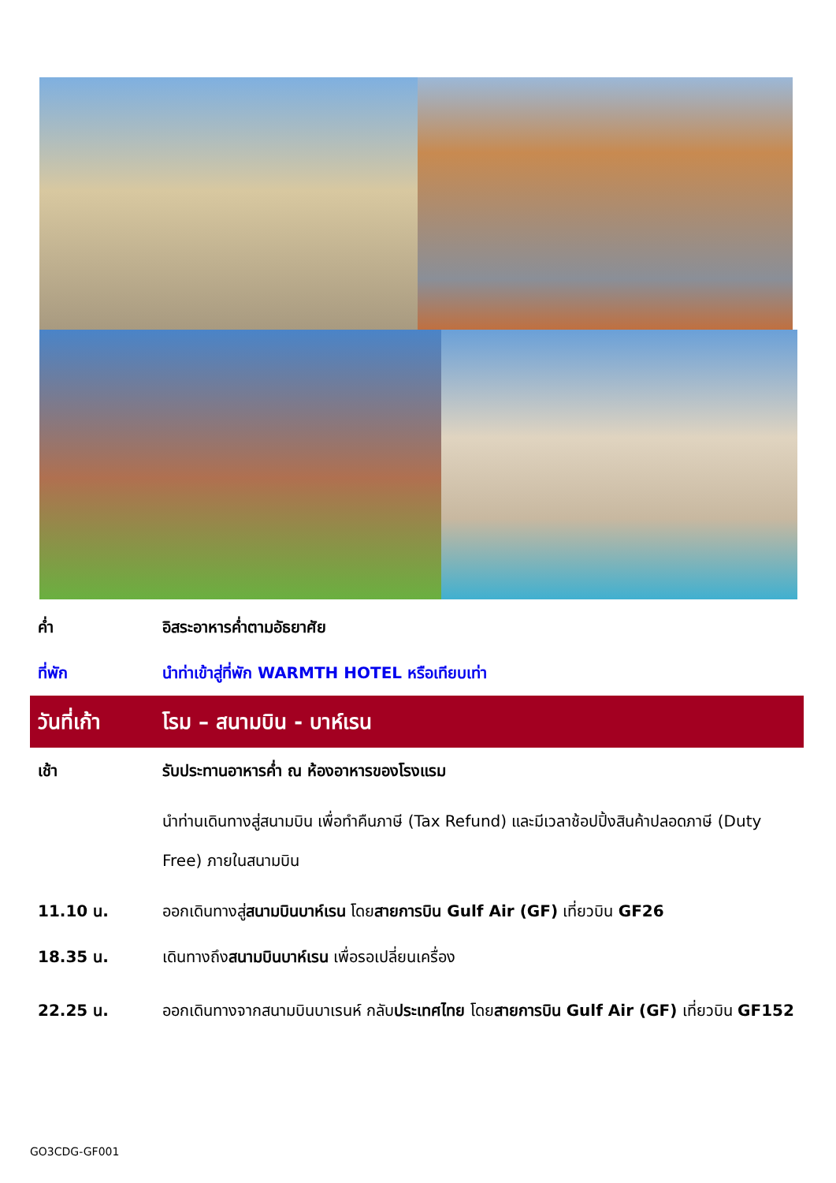ค่ำ อิสระอาหารค่ำตามอัธยาศัย
ที่พัก นำท่าเข้าสู่ที่พัก WARMTH HOTEL หรือเทียบเท่า
วันที่เก้า โรม – สนามบิน - บาห์เรน
เช้า รับประทานอาหารค่ำ ณ ห้องอาหารของโรงแรม
นำท่านเดินทางสู่สนามบิน เพื่อทำคืนภาษี (Tax Refund) และมีเวลาช้อปปิ้งสินค้าปลอดภาษี (Duty Free) ภายในสนามบิน
11.10 น. ออกเดินทางสู่สนามบินบาห์เรน โดยสายการบิน Gulf Air (GF) เที่ยวบิน GF26
18.35 น. เดินทางถึงสนามบินบาห์เรน เพื่อรอเปลี่ยนเครื่อง
22.25 น. ออกเดินทางจากสนามบินบาเรนห์ กลับประเทศไทย โดยสายการบิน Gulf Air (GF) เที่ยวบิน GF152
GO3CDG-GF001